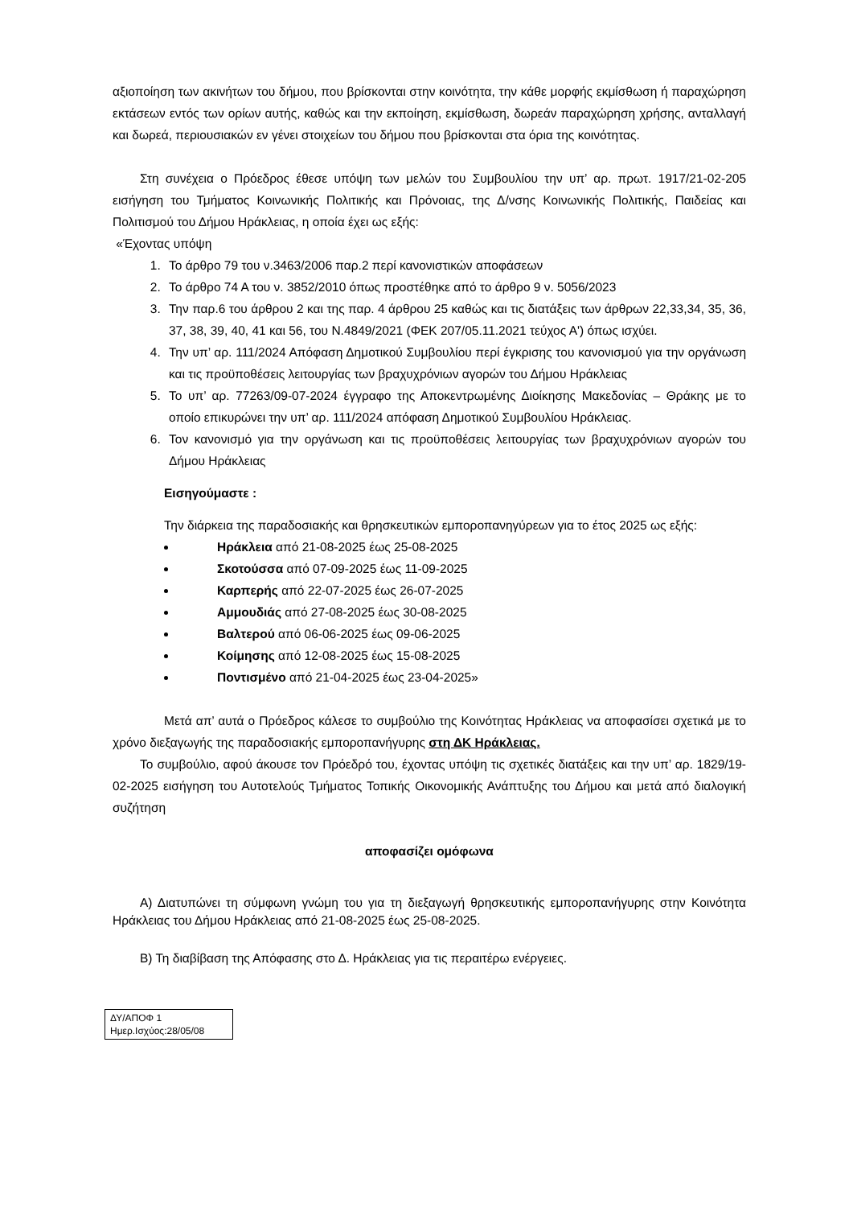αξιοποίηση των ακινήτων του δήμου, που βρίσκονται στην κοινότητα, την κάθε μορφής εκμίσθωση ή παραχώρηση εκτάσεων εντός των ορίων αυτής, καθώς και την εκποίηση, εκμίσθωση, δωρεάν παραχώρηση χρήσης, ανταλλαγή και δωρεά, περιουσιακών εν γένει στοιχείων του δήμου που βρίσκονται στα όρια της κοινότητας.
Στη συνέχεια ο Πρόεδρος έθεσε υπόψη των μελών του Συμβουλίου την υπ’ αρ. πρωτ. 1917/21-02-205 εισήγηση του Τμήματος Κοινωνικής Πολιτικής και Πρόνοιας, της Δ/νσης Κοινωνικής Πολιτικής, Παιδείας και Πολιτισμού του Δήμου Ηράκλειας, η οποία έχει ως εξής:
«Έχοντας υπόψη
1. Το άρθρο 79 του ν.3463/2006 παρ.2 περί κανονιστικών αποφάσεων
2. Το άρθρο 74 Α του ν. 3852/2010 όπως προστέθηκε από το άρθρο 9 ν. 5056/2023
3. Την παρ.6 του άρθρου 2 και της παρ. 4 άρθρου 25 καθώς και τις διατάξεις των άρθρων 22,33,34, 35, 36, 37, 38, 39, 40, 41 και 56, του Ν.4849/2021 (ΦΕΚ 207/05.11.2021 τεύχος Α') όπως ισχύει.
4. Την υπ’ αρ. 111/2024 Απόφαση Δημοτικού Συμβουλίου περί έγκρισης του κανονισμού για την οργάνωση και τις προϋποθέσεις λειτουργίας των βραχυχρόνιων αγορών του Δήμου Ηράκλειας
5. Το υπ’ αρ. 77263/09-07-2024 έγγραφο της Αποκεντρωμένης Διοίκησης Μακεδονίας – Θράκης με το οποίο επικυρώνει την υπ’ αρ. 111/2024 απόφαση Δημοτικού Συμβουλίου Ηράκλειας.
6. Τον κανονισμό για την οργάνωση και τις προϋποθέσεις λειτουργίας των βραχυχρόνιων αγορών του Δήμου Ηράκλειας
Εισηγούμαστε :
Την διάρκεια της παραδοσιακής και θρησκευτικών εμποροπανηγύρεων για το έτος 2025 ως εξής:
Ηράκλεια από 21-08-2025 έως 25-08-2025
Σκοτούσσα από 07-09-2025 έως 11-09-2025
Καρπερής από 22-07-2025 έως 26-07-2025
Αμμουδιάς από 27-08-2025 έως 30-08-2025
Βαλτερού από 06-06-2025 έως 09-06-2025
Κοίμησης από 12-08-2025 έως 15-08-2025
Ποντισμένο από 21-04-2025 έως 23-04-2025»
Μετά απ’ αυτά ο Πρόεδρος κάλεσε το συμβούλιο της Κοινότητας Ηράκλειας να αποφασίσει σχετικά με το χρόνο διεξαγωγής της παραδοσιακής εμποροπανήγυρης στη ΔΚ Ηράκλειας.
Το συμβούλιο, αφού άκουσε τον Πρόεδρό του, έχοντας υπόψη τις σχετικές διατάξεις και την υπ’ αρ. 1829/19-02-2025 εισήγηση του Αυτοτελούς Τμήματος Τοπικής Οικονομικής Ανάπτυξης του Δήμου και μετά από διαλογική συζήτηση
αποφασίζει ομόφωνα
Α) Διατυπώνει τη σύμφωνη γνώμη του για τη διεξαγωγή θρησκευτικής εμποροπανήγυρης στην Κοινότητα Ηράκλειας του Δήμου Ηράκλειας από 21-08-2025 έως 25-08-2025.
Β) Τη διαβίβαση της Απόφασης στο Δ. Ηράκλειας για τις περαιτέρω ενέργειες.
ΔΥ/ΑΠΟΦ 1
Ημερ.Ισχύος:28/05/08